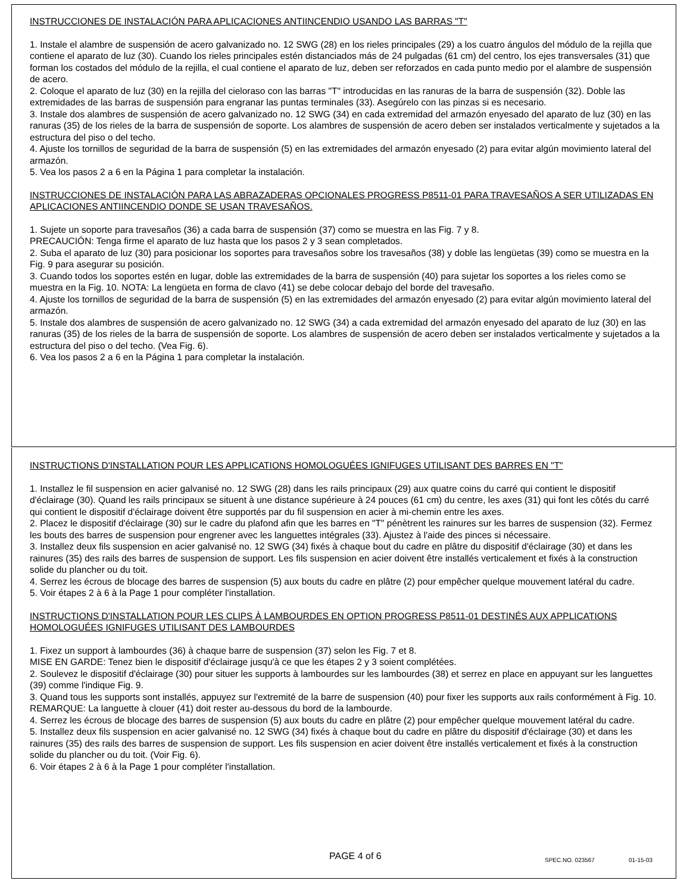INSTRUCCIONES DE INSTALACIÓN PARA APLICACIONES ANTIINCENDIO USANDO LAS BARRAS "T"
1. Instale el alambre de suspensión de acero galvanizado no. 12 SWG (28) en los rieles principales (29) a los cuatro ángulos del módulo de la rejilla que contiene el aparato de luz (30). Cuando los rieles principales estén distanciados más de 24 pulgadas (61 cm) del centro, los ejes transversales (31) que forman los costados del módulo de la rejilla, el cual contiene el aparato de luz, deben ser reforzados en cada punto medio por el alambre de suspensión de acero.
2. Coloque el aparato de luz (30) en la rejilla del cieloraso con las barras "T" introducidas en las ranuras de la barra de suspensión (32). Doble las extremidades de las barras de suspensión para engranar las puntas terminales (33). Asegúrelo con las pinzas si es necesario.
3. Instale dos alambres de suspensión de acero galvanizado no. 12 SWG (34) en cada extremidad del armazón enyesado del aparato de luz (30) en las ranuras (35) de los rieles de la barra de suspensión de soporte. Los alambres de suspensión de acero deben ser instalados verticalmente y sujetados a la estructura del piso o del techo.
4. Ajuste los tornillos de seguridad de la barra de suspensión (5) en las extremidades del armazón enyesado (2) para evitar algún movimiento lateral del armazón.
5. Vea los pasos 2 a 6 en la Página 1 para completar la instalación.
INSTRUCCIONES DE INSTALACIÓN PARA LAS ABRAZADERAS OPCIONALES PROGRESS P8511-01 PARA TRAVESAÑOS A SER UTILIZADAS EN APLICACIONES ANTIINCENDIO DONDE SE USAN TRAVESAÑOS.
1. Sujete un soporte para travesaños (36) a cada barra de suspensión (37) como se muestra en las Fig. 7 y 8.
PRECAUCIÓN: Tenga firme el aparato de luz hasta que los pasos 2 y 3 sean completados.
2. Suba el aparato de luz (30) para posicionar los soportes para travesaños sobre los travesaños (38) y doble las lengüetas (39) como se muestra en la Fig. 9 para asegurar su posición.
3. Cuando todos los soportes estén en lugar, doble las extremidades de la barra de suspensión (40) para sujetar los soportes a los rieles como se muestra en la Fig. 10. NOTA: La lengüeta en forma de clavo (41) se debe colocar debajo del borde del travesaño.
4. Ajuste los tornillos de seguridad de la barra de suspensión (5) en las extremidades del armazón enyesado (2) para evitar algún movimiento lateral del armazón.
5. Instale dos alambres de suspensión de acero galvanizado no. 12 SWG (34) a cada extremidad del armazón enyesado del aparato de luz (30) en las ranuras (35) de los rieles de la barra de suspensión de soporte. Los alambres de suspensión de acero deben ser instalados verticalmente y sujetados a la estructura del piso o del techo. (Vea Fig. 6).
6. Vea los pasos 2 a 6 en la Página 1 para completar la instalación.
INSTRUCTIONS D'INSTALLATION POUR LES APPLICATIONS HOMOLOGUÉES IGNIFUGES UTILISANT DES BARRES EN "T"
1. Installez le fil suspension en acier galvanisé no. 12 SWG (28) dans les rails principaux (29) aux quatre coins du carré qui contient le dispositif d'éclairage (30). Quand les rails principaux se situent à une distance supérieure à 24 pouces (61 cm) du centre, les axes (31) qui font les côtés du carré qui contient le dispositif d'éclairage doivent être supportés par du fil suspension en acier à mi-chemin entre les axes.
2. Placez le dispositif d'éclairage (30) sur le cadre du plafond afin que les barres en "T" pénètrent les rainures sur les barres de suspension (32). Fermez les bouts des barres de suspension pour engrener avec les languettes intégrales (33). Ajustez à l'aide des pinces si nécessaire.
3. Installez deux fils suspension en acier galvanisé no. 12 SWG (34) fixés à chaque bout du cadre en plâtre du dispositif d'éclairage (30) et dans les rainures (35) des rails des barres de suspension de support. Les fils suspension en acier doivent être installés verticalement et fixés à la construction solide du plancher ou du toit.
4. Serrez les écrous de blocage des barres de suspension (5) aux bouts du cadre en plâtre (2) pour empêcher quelque mouvement latéral du cadre.
5. Voir étapes 2 à 6 à la Page 1 pour compléter l'installation.
INSTRUCTIONS D'INSTALLATION POUR LES CLIPS À LAMBOURDES EN OPTION PROGRESS P8511-01 DESTINÉS AUX APPLICATIONS HOMOLOGUÉES IGNIFUGES UTILISANT DES LAMBOURDES
1. Fixez un support à lambourdes (36) à chaque barre de suspension (37) selon les Fig. 7 et 8.
MISE EN GARDE: Tenez bien le dispositif d'éclairage jusqu'à ce que les étapes 2 y 3 soient complétées.
2. Soulevez le dispositif d'éclairage (30) pour situer les supports à lambourdes sur les lambourdes (38) et serrez en place en appuyant sur les languettes (39) comme l'indique Fig. 9.
3. Quand tous les supports sont installés, appuyez sur l'extremité de la barre de suspension (40) pour fixer les supports aux rails conformément à Fig. 10. REMARQUE: La languette à clouer (41) doit rester au-dessous du bord de la lambourde.
4. Serrez les écrous de blocage des barres de suspension (5) aux bouts du cadre en plâtre (2) pour empêcher quelque mouvement latéral du cadre.
5. Installez deux fils suspension en acier galvanisé no. 12 SWG (34) fixés à chaque bout du cadre en plâtre du dispositif d'éclairage (30) et dans les rainures (35) des rails des barres de suspension de support. Les fils suspension en acier doivent être installés verticalement et fixés à la construction solide du plancher ou du toit. (Voir Fig. 6).
6. Voir étapes 2 à 6 à la Page 1 pour compléter l'installation.
PAGE 4 of 6 SPEC.NO. 023567 01-15-03